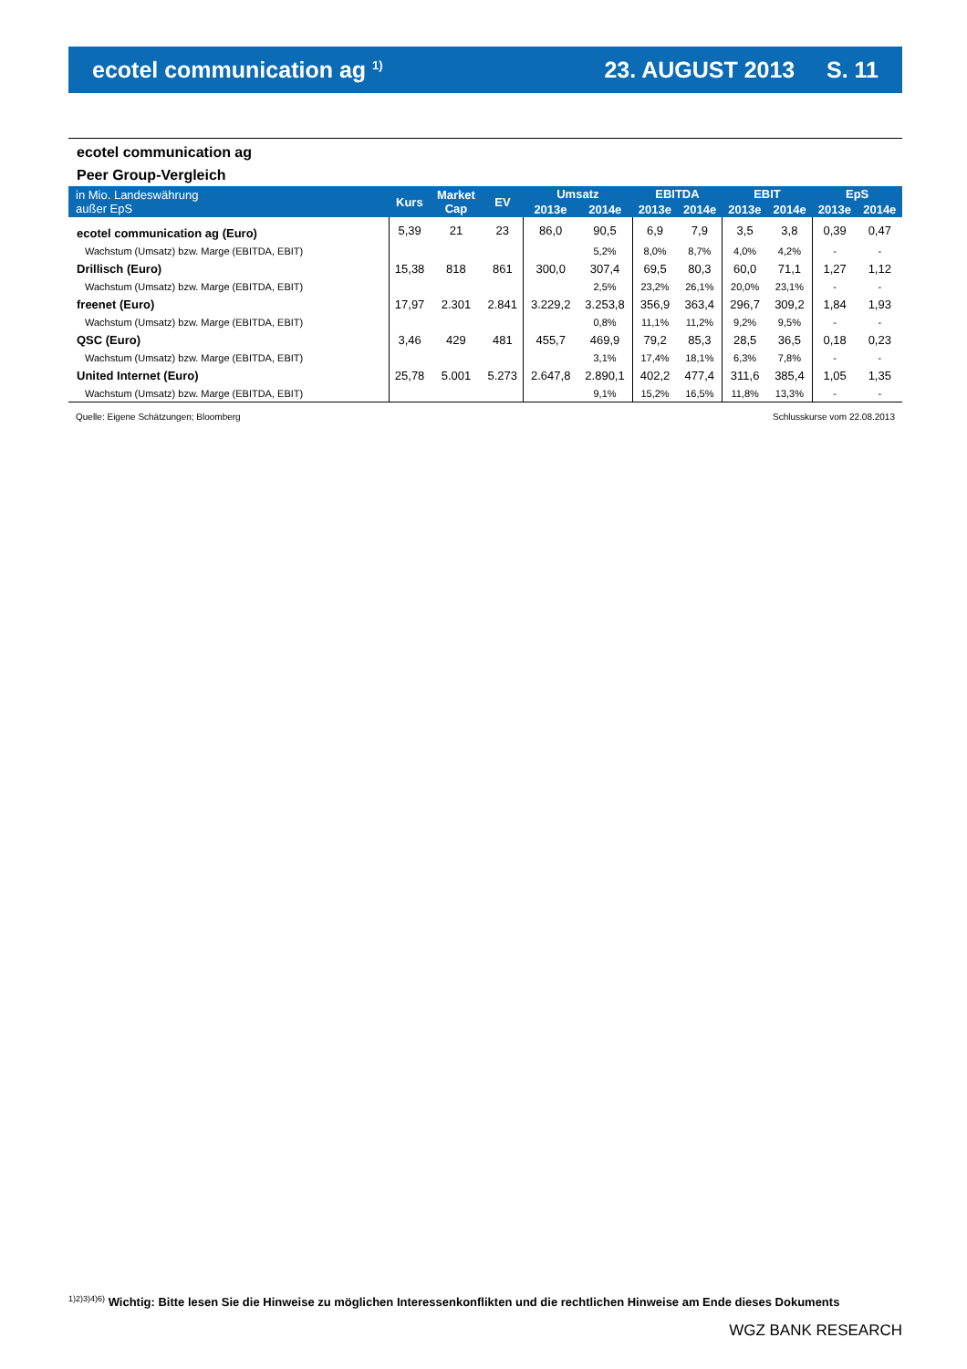ecotel communication ag <sup>1)</sup>
23. AUGUST 2013 S. 11
ecotel communication ag
Peer Group-Vergleich
| in Mio. Landeswährung außer EpS | Kurs | Market Cap | EV | Umsatz | | EBITDA | | EBIT | | EpS | |
| --- | --- | --- | --- | --- | --- | --- | --- | --- | --- | --- | --- |
| | | | | 2013e | 2014e | 2013e | 2014e | 2013e | 2014e | 2013e | 2014e |
| ecotel communication ag (Euro) | 5,39 | 21 | 23 | 86,0 | 90,5 | 6,9 | 7,9 | 3,5 | 3,8 | 0,39 | 0,47 |
| Wachstum (Umsatz) bzw. Marge (EBITDA, EBIT) | | | | | 5,2% | 8,0% | 8,7% | 4,0% | 4,2% | - | - |
| Drillisch (Euro) | 15,38 | 818 | 861 | 300,0 | 307,4 | 69,5 | 80,3 | 60,0 | 71,1 | 1,27 | 1,12 |
| Wachstum (Umsatz) bzw. Marge (EBITDA, EBIT) | | | | | 2,5% | 23,2% | 26,1% | 20,0% | 23,1% | - | - |
| freenet (Euro) | 17,97 | 2.301 | 2.841 | 3.229,2 | 3.253,8 | 356,9 | 363,4 | 296,7 | 309,2 | 1,84 | 1,93 |
| Wachstum (Umsatz) bzw. Marge (EBITDA, EBIT) | | | | | 0,8% | 11,1% | 11,2% | 9,2% | 9,5% | - | - |
| QSC (Euro) | 3,46 | 429 | 481 | 455,7 | 469,9 | 79,2 | 85,3 | 28,5 | 36,5 | 0,18 | 0,23 |
| Wachstum (Umsatz) bzw. Marge (EBITDA, EBIT) | | | | | 3,1% | 17,4% | 18,1% | 6,3% | 7,8% | - | - |
| United Internet (Euro) | 25,78 | 5.001 | 5.273 | 2.647,8 | 2.890,1 | 402,2 | 477,4 | 311,6 | 385,4 | 1,05 | 1,35 |
| Wachstum (Umsatz) bzw. Marge (EBITDA, EBIT) | | | | | 9,1% | 15,2% | 16,5% | 11,8% | 13,3% | - | - |
Quelle: Eigene Schätzungen; Bloomberg Schlusskurse vom 22.08.2013
<sup>1)2)3)4)6)</sup> Wichtig: Bitte lesen Sie die Hinweise zu möglichen Interessenkonflikten und die rechtlichen Hinweise am Ende dieses Dokuments
WGZ BANK RESEARCH